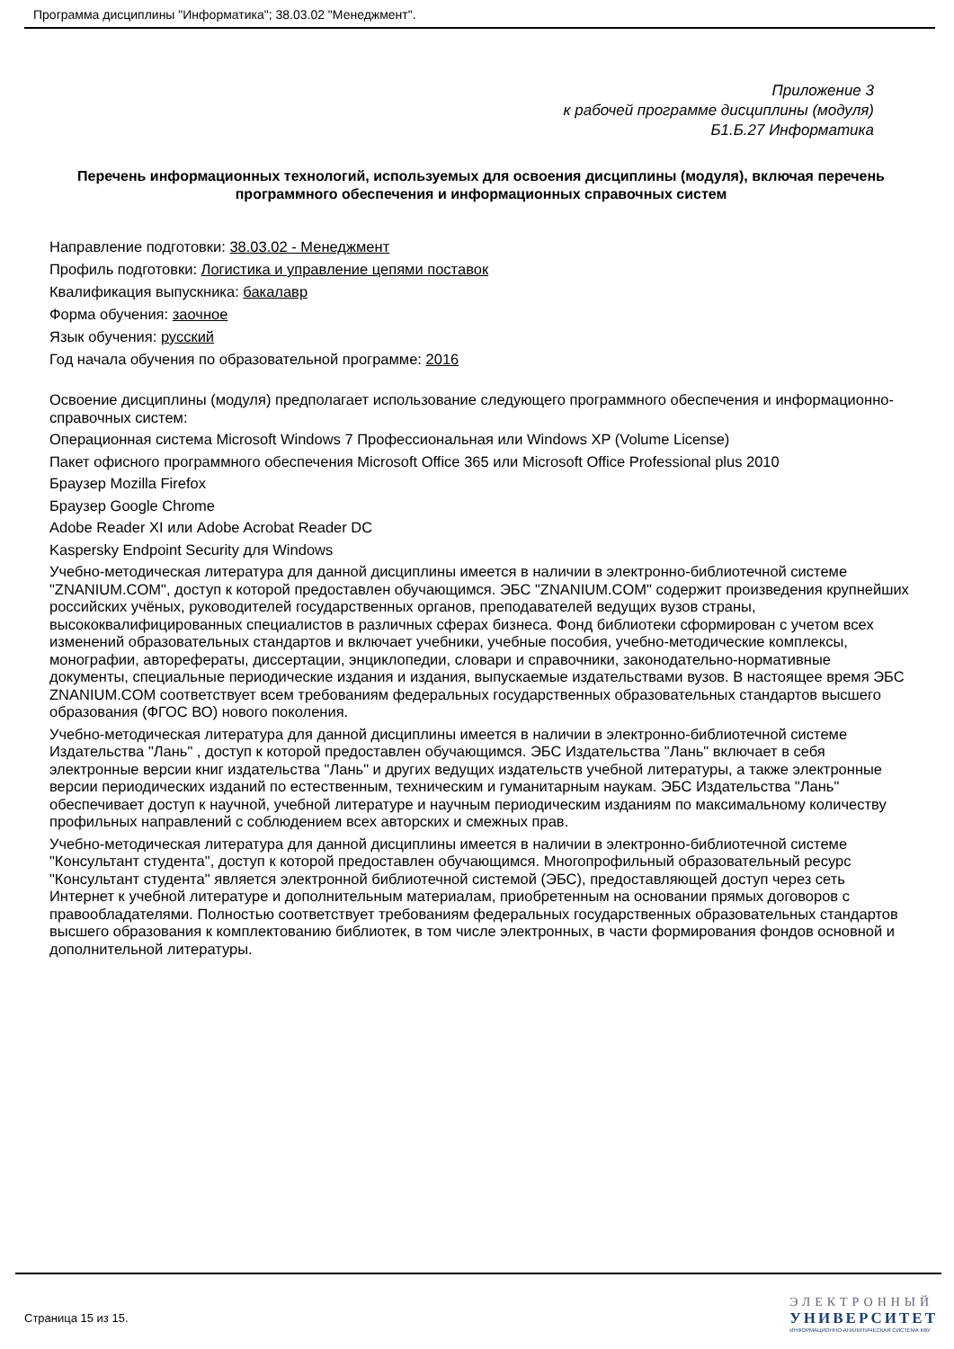Программа дисциплины "Информатика"; 38.03.02 "Менеджмент".
Приложение 3
к рабочей программе дисциплины (модуля)
Б1.Б.27 Информатика
Перечень информационных технологий, используемых для освоения дисциплины (модуля), включая перечень программного обеспечения и информационных справочных систем
Направление подготовки: 38.03.02 - Менеджмент
Профиль подготовки: Логистика и управление цепями поставок
Квалификация выпускника: бакалавр
Форма обучения: заочное
Язык обучения: русский
Год начала обучения по образовательной программе: 2016
Освоение дисциплины (модуля) предполагает использование следующего программного обеспечения и информационно-справочных систем:
Операционная система Microsoft Windows 7 Профессиональная или Windows XP (Volume License)
Пакет офисного программного обеспечения Microsoft Office 365 или Microsoft Office Professional plus 2010
Браузер Mozilla Firefox
Браузер Google Chrome
Adobe Reader XI или Adobe Acrobat Reader DC
Kaspersky Endpoint Security для Windows
Учебно-методическая литература для данной дисциплины имеется в наличии в электронно-библиотечной системе "ZNANIUM.COM", доступ к которой предоставлен обучающимся. ЭБС "ZNANIUM.COM" содержит произведения крупнейших российских учёных, руководителей государственных органов, преподавателей ведущих вузов страны, высококвалифицированных специалистов в различных сферах бизнеса. Фонд библиотеки сформирован с учетом всех изменений образовательных стандартов и включает учебники, учебные пособия, учебно-методические комплексы, монографии, авторефераты, диссертации, энциклопедии, словари и справочники, законодательно-нормативные документы, специальные периодические издания и издания, выпускаемые издательствами вузов. В настоящее время ЭБС ZNANIUM.COM соответствует всем требованиям федеральных государственных образовательных стандартов высшего образования (ФГОС ВО) нового поколения.
Учебно-методическая литература для данной дисциплины имеется в наличии в электронно-библиотечной системе Издательства "Лань" , доступ к которой предоставлен обучающимся. ЭБС Издательства "Лань" включает в себя электронные версии книг издательства "Лань" и других ведущих издательств учебной литературы, а также электронные версии периодических изданий по естественным, техническим и гуманитарным наукам. ЭБС Издательства "Лань" обеспечивает доступ к научной, учебной литературе и научным периодическим изданиям по максимальному количеству профильных направлений с соблюдением всех авторских и смежных прав.
Учебно-методическая литература для данной дисциплины имеется в наличии в электронно-библиотечной системе "Консультант студента", доступ к которой предоставлен обучающимся. Многопрофильный образовательный ресурс "Консультант студента" является электронной библиотечной системой (ЭБС), предоставляющей доступ через сеть Интернет к учебной литературе и дополнительным материалам, приобретенным на основании прямых договоров с правообладателями. Полностью соответствует требованиям федеральных государственных образовательных стандартов высшего образования к комплектованию библиотек, в том числе электронных, в части формирования фондов основной и дополнительной литературы.
Страница 15 из 15.
ЭЛЕКТРОННЫЙ
УНИВЕРСИТЕТ
ИНФОРМАЦИОННО-АНАЛИТИЧЕСКАЯ СИСТЕМА КФУ